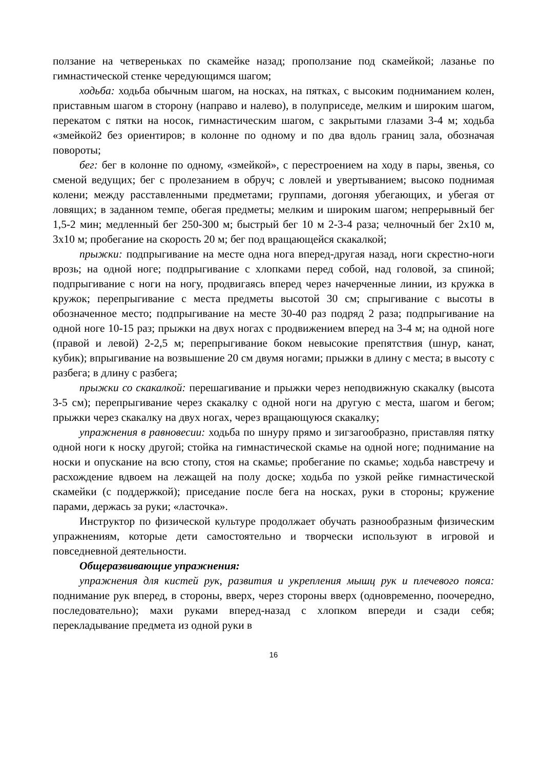ползание на четвереньках по скамейке назад; проползание под скамейкой; лазанье по гимнастической стенке чередующимся шагом;
ходьба: ходьба обычным шагом, на носках, на пятках, с высоким подниманием колен, приставным шагом в сторону (направо и налево), в полуприседе, мелким и широким шагом, перекатом с пятки на носок, гимнастическим шагом, с закрытыми глазами 3-4 м; ходьба «змейкой2 без ориентиров; в колонне по одному и по два вдоль границ зала, обозначая повороты;
бег: бег в колонне по одному, «змейкой», с перестроением на ходу в пары, звенья, со сменой ведущих; бег с пролезанием в обруч; с ловлей и увертыванием; высоко поднимая колени; между расставленными предметами; группами, догоняя убегающих, и убегая от ловящих; в заданном темпе, обегая предметы; мелким и широким шагом; непрерывный бег 1,5-2 мин; медленный бег 250-300 м; быстрый бег 10 м 2-3-4 раза; челночный бег 2х10 м, 3х10 м; пробегание на скорость 20 м; бег под вращающейся скакалкой;
прыжки: подпрыгивание на месте одна нога вперед-другая назад, ноги скрестно-ноги врозь; на одной ноге; подпрыгивание с хлопками перед собой, над головой, за спиной; подпрыгивание с ноги на ногу, продвигаясь вперед через начерченные линии, из кружка в кружок; перепрыгивание с места предметы высотой 30 см; спрыгивание с высоты в обозначенное место; подпрыгивание на месте 30-40 раз подряд 2 раза; подпрыгивание на одной ноге 10-15 раз; прыжки на двух ногах с продвижением вперед на 3-4 м; на одной ноге (правой и левой) 2-2,5 м; перепрыгивание боком невысокие препятствия (шнур, канат, кубик); впрыгивание на возвышение 20 см двумя ногами; прыжки в длину с места; в высоту с разбега; в длину с разбега;
прыжки со скакалкой: перешагивание и прыжки через неподвижную скакалку (высота 3-5 см); перепрыгивание через скакалку с одной ноги на другую с места, шагом и бегом; прыжки через скакалку на двух ногах, через вращающуюся скакалку;
упражнения в равновесии: ходьба по шнуру прямо и зигзагообразно, приставляя пятку одной ноги к носку другой; стойка на гимнастической скамье на одной ноге; поднимание на носки и опускание на всю стопу, стоя на скамье; пробегание по скамье; ходьба навстречу и расхождение вдвоем на лежащей на полу доске; ходьба по узкой рейке гимнастической скамейки (с поддержкой); приседание после бега на носках, руки в стороны; кружение парами, держась за руки; «ласточка».
Инструктор по физической культуре продолжает обучать разнообразным физическим упражнениям, которые дети самостоятельно и творчески используют в игровой и повседневной деятельности.
Общеразвивающие упражнения:
упражнения для кистей рук, развития и укрепления мышц рук и плечевого пояса: поднимание рук вперед, в стороны, вверх, через стороны вверх (одновременно, поочередно, последовательно); махи руками вперед-назад с хлопком впереди и сзади себя; перекладывание предмета из одной руки в
16